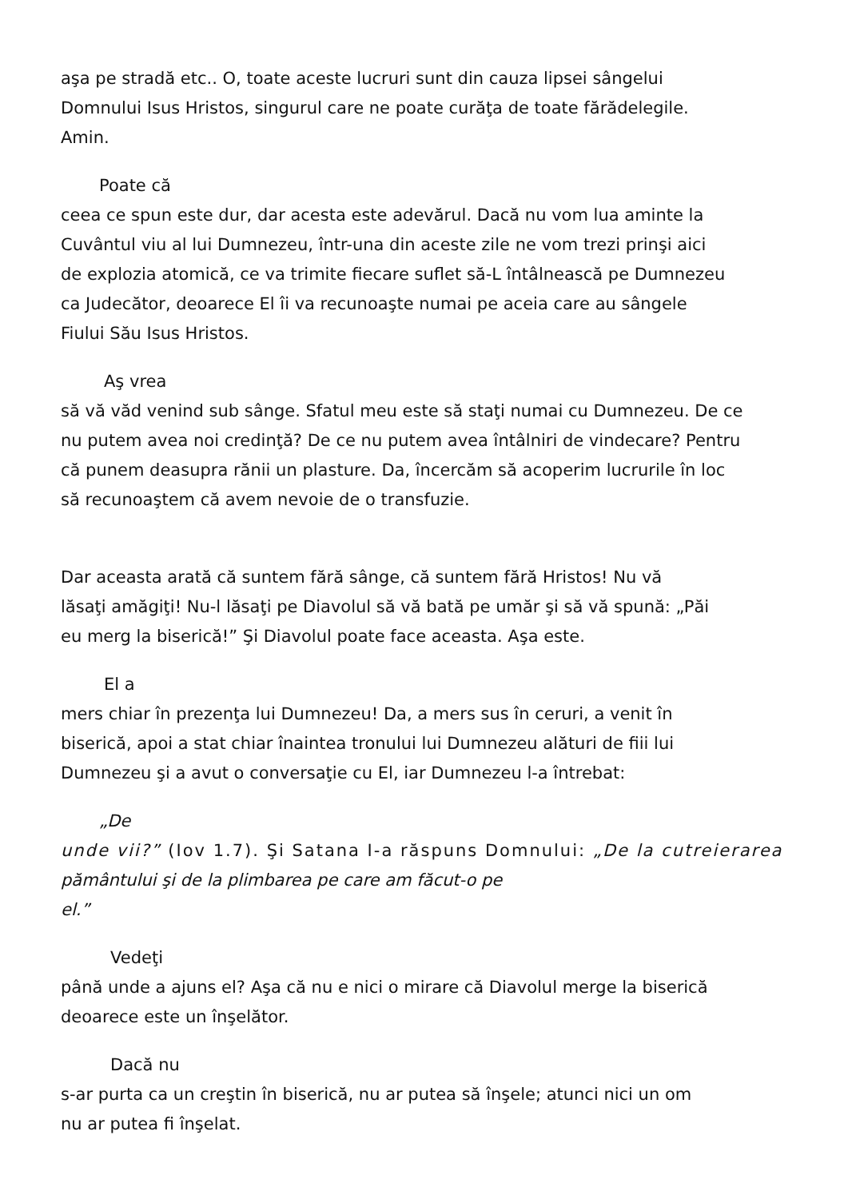aşa pe stradă etc.. O, toate aceste lucruri sunt din cauza lipsei sângelui
Domnului Isus Hristos, singurul care ne poate curăţa de toate fărădelegile.
Amin.
Poate că
ceea ce spun este dur, dar acesta este adevărul. Dacă nu vom lua aminte la
Cuvântul viu al lui Dumnezeu, într-una din aceste zile ne vom trezi prinşi aici
de explozia atomică, ce va trimite fiecare suflet să-L întâlnească pe Dumnezeu
ca Judecător, deoarece El îi va recunoaşte numai pe aceia care au sângele
Fiului Său Isus Hristos.
Aş vrea
să vă văd venind sub sânge. Sfatul meu este să staţi numai cu Dumnezeu. De ce
nu putem avea noi credinţă? De ce nu putem avea întâlniri de vindecare? Pentru
că punem deasupra rănii un plasture. Da, încercăm să acoperim lucrurile în loc
să recunoaştem că avem nevoie de o transfuzie.
Dar aceasta arată că suntem fără sânge, că suntem fără Hristos! Nu vă
lăsaţi amăgiţi! Nu-l lăsaţi pe Diavolul să vă bată pe umăr şi să vă spună: „Păi
eu merg la biserică!” Şi Diavolul poate face aceasta. Aşa este.
El a
mers chiar în prezenţa lui Dumnezeu! Da, a mers sus în ceruri, a venit în
biserică, apoi a stat chiar înaintea tronului lui Dumnezeu alături de fiii lui
Dumnezeu şi a avut o conversaţie cu El, iar Dumnezeu l-a întrebat:
„De
unde vii?” (Iov 1.7). Şi Satana I-a răspuns Domnului: „De la cutreierarea
pământului şi de la plimbarea pe care am făcut-o pe
el.”
Vedeţi
până unde a ajuns el? Aşa că nu e nici o mirare că Diavolul merge la biserică
deoarece este un înşelător.
Dacă nu
s-ar purta ca un creştin în biserică, nu ar putea să înşele; atunci nici un om
nu ar putea fi înşelat.